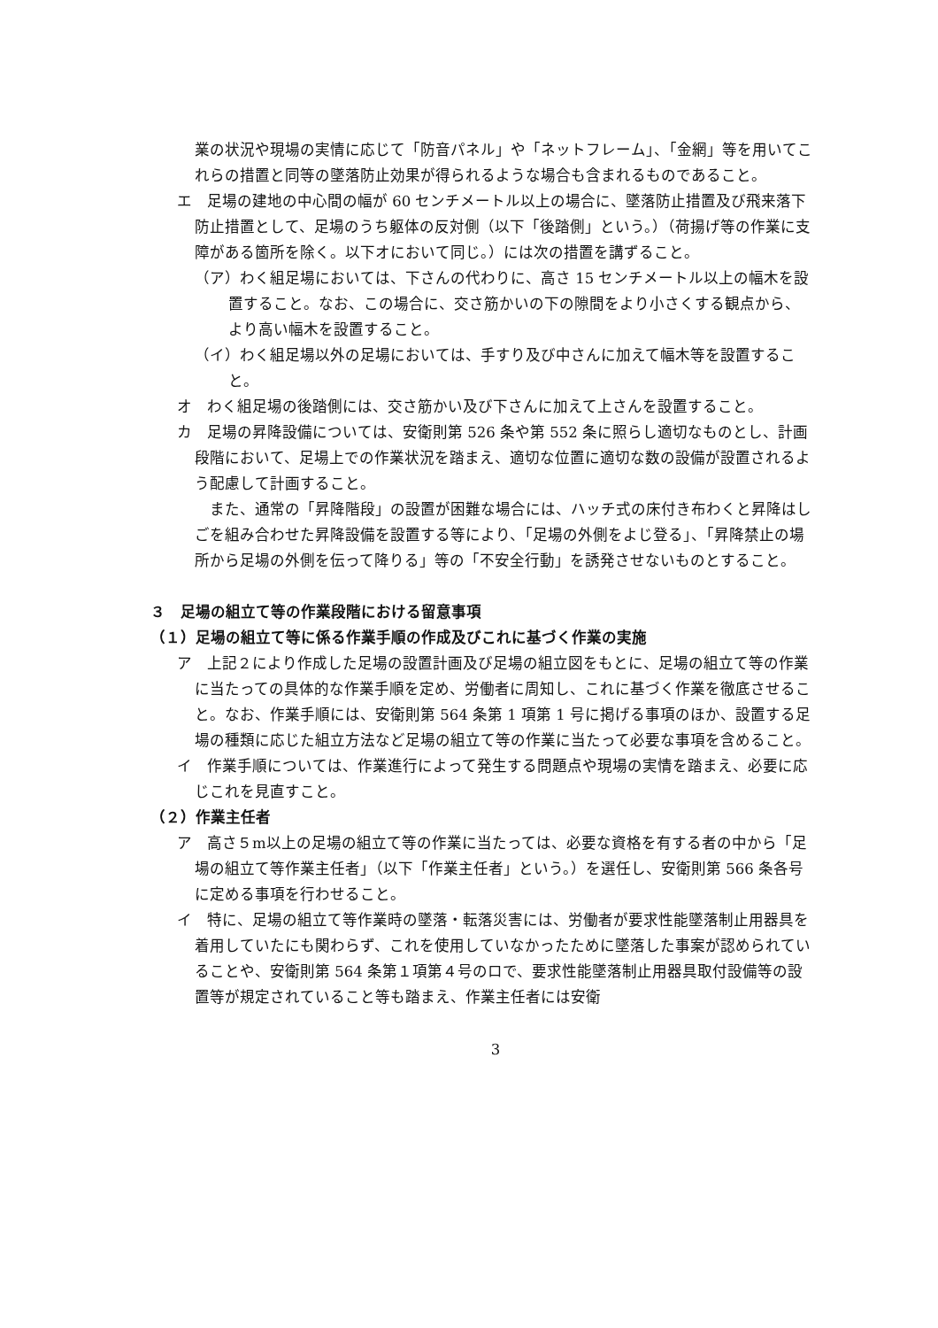業の状況や現場の実情に応じて「防音パネル」や「ネットフレーム」、「金網」等を用いてこれらの措置と同等の墜落防止効果が得られるような場合も含まれるものであること。
エ　足場の建地の中心間の幅が 60 センチメートル以上の場合に、墜落防止措置及び飛来落下防止措置として、足場のうち躯体の反対側（以下「後踏側」という。）（荷揚げ等の作業に支障がある箇所を除く。以下オにおいて同じ。）には次の措置を講ずること。
（ア）わく組足場においては、下さんの代わりに、高さ 15 センチメートル以上の幅木を設置すること。なお、この場合に、交さ筋かいの下の隙間をより小さくする観点から、より高い幅木を設置すること。
（イ）わく組足場以外の足場においては、手すり及び中さんに加えて幅木等を設置すること。
オ　わく組足場の後踏側には、交さ筋かい及び下さんに加えて上さんを設置すること。
カ　足場の昇降設備については、安衛則第 526 条や第 552 条に照らし適切なものとし、計画段階において、足場上での作業状況を踏まえ、適切な位置に適切な数の設備が設置されるよう配慮して計画すること。
　また、通常の「昇降階段」の設置が困難な場合には、ハッチ式の床付き布わくと昇降はしごを組み合わせた昇降設備を設置する等により、「足場の外側をよじ登る」、「昇降禁止の場所から足場の外側を伝って降りる」等の「不安全行動」を誘発させないものとすること。
３　足場の組立て等の作業段階における留意事項
（１）足場の組立て等に係る作業手順の作成及びこれに基づく作業の実施
ア　上記２により作成した足場の設置計画及び足場の組立図をもとに、足場の組立て等の作業に当たっての具体的な作業手順を定め、労働者に周知し、これに基づく作業を徹底させること。なお、作業手順には、安衛則第 564 条第 1 項第 1 号に掲げる事項のほか、設置する足場の種類に応じた組立方法など足場の組立て等の作業に当たって必要な事項を含めること。
イ　作業手順については、作業進行によって発生する問題点や現場の実情を踏まえ、必要に応じこれを見直すこと。
（２）作業主任者
ア　高さ５m以上の足場の組立て等の作業に当たっては、必要な資格を有する者の中から「足場の組立て等作業主任者」（以下「作業主任者」という。）を選任し、安衛則第 566 条各号に定める事項を行わせること。
イ　特に、足場の組立て等作業時の墜落・転落災害には、労働者が要求性能墜落制止用器具を着用していたにも関わらず、これを使用していなかったために墜落した事案が認められていることや、安衛則第 564 条第１項第４号のロで、要求性能墜落制止用器具取付設備等の設置等が規定されていること等も踏まえ、作業主任者には安衛
3